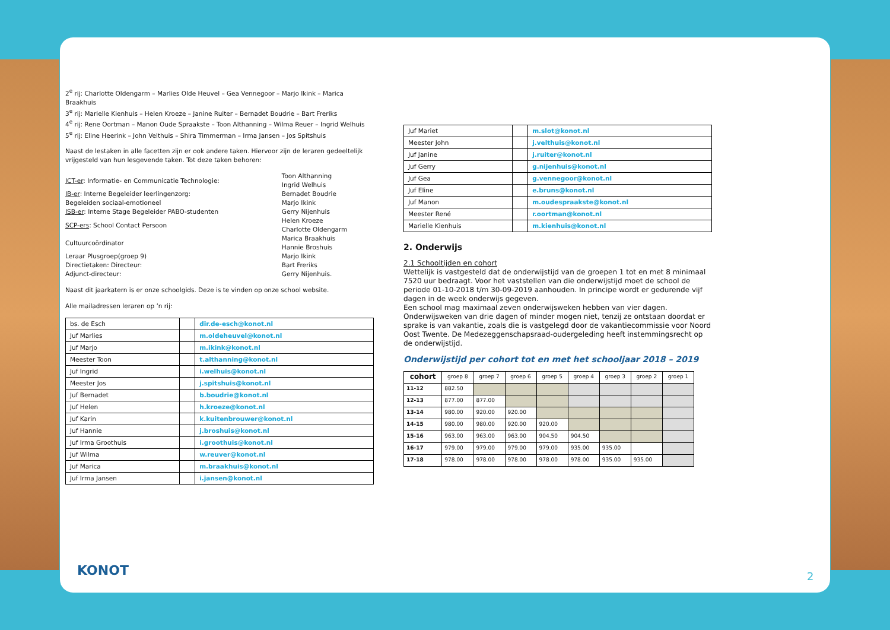2<sup>e</sup> rij: Charlotte Oldengarm – Marlies Olde Heuvel – Gea Vennegoor – Marjo Ikink – Marica Braakhuis
3<sup>e</sup> rij: Marielle Kienhuis – Helen Kroeze – Janine Ruiter – Bernadet Boudrie – Bart Freriks
4<sup>e</sup> rij: Rene Oortman – Manon Oude Spraakste – Toon Althanning – Wilma Reuer – Ingrid Welhuis
5<sup>e</sup> rij: Eline Heerink – John Velthuis – Shira Timmerman – Irma Jansen – Jos Spitshuis
Naast de lestaken in alle facetten zijn er ook andere taken. Hiervoor zijn de leraren gedeeltelijk vrijgesteld van hun lesgevende taken. Tot deze taken behoren:
| ICT-er : Informatie- en Communicatie Technologie: | Toon Althanning Ingrid Welhuis |
| IB-er : Interne Begeleider leerlingenzorg: Begeleiden sociaal-emotioneel | Bernadet Boudrie Marjo Ikink |
| ISB-er : Interne Stage Begeleider PABO-studenten | Gerry Nijenhuis |
| SCP-ers : School Contact Persoon | Helen Kroeze Charlotte Oldengarm |
| Cultuurcoördinator | Marica Braakhuis Hannie Broshuis |
| Leraar Plusgroep(groep 9) | Marjo Ikink |
| Directietaken: Directeur: Adjunct-directeur: | Bart Freriks Gerry Nijenhuis. |
Naast dit jaarkatern is er onze schoolgids. Deze is te vinden op onze school website.
Alle mailadressen leraren op ’n rij:
| bs. de Esch | | dir.de-esch@konot.nl |
| Juf Marlies | | m.oldeheuvel@konot.nl |
| Juf Marjo | | m.ikink@konot.nl |
| Meester Toon | | t.althanning@konot.nl |
| Juf Ingrid | | i.welhuis@konot.nl |
| Meester Jos | | j.spitshuis@konot.nl |
| Juf Bernadet | | b.boudrie@konot.nl |
| Juf Helen | | h.kroeze@konot.nl |
| Juf Karin | | k.kuitenbrouwer@konot.nl |
| Juf Hannie | | j.broshuis@konot.nl |
| Juf Irma Groothuis | | i.groothuis@konot.nl |
| Juf Wilma | | w.reuver@konot.nl |
| Juf Marica | | m.braakhuis@konot.nl |
| Juf Irma Jansen | | i.jansen@konot.nl |
| Juf Mariet | | m.slot@konot.nl |
| Meester John | | j.velthuis@konot.nl |
| Juf Janine | | j.ruiter@konot.nl |
| Juf Gerry | | g.nijenhuis@konot.nl |
| Juf Gea | | g.vennegoor@konot.nl |
| Juf Eline | | e.bruns@konot.nl |
| Juf Manon | | m.oudespraakste@konot.nl |
| Meester René | | r.oortman@konot.nl |
| Marielle Kienhuis | | m.kienhuis@konot.nl |
2. Onderwijs
2.1 Schooltijden en cohort
Wettelijk is vastgesteld dat de onderwijstijd van de groepen 1 tot en met 8 minimaal 7520 uur bedraagt. Voor het vaststellen van die onderwijstijd moet de school de periode 01-10-2018 t/m 30-09-2019 aanhouden. In principe wordt er gedurende vijf dagen in de week onderwijs gegeven.
Een school mag maximaal zeven onderwijsweken hebben van vier dagen. Onderwijsweken van drie dagen of minder mogen niet, tenzij ze ontstaan doordat er sprake is van vakantie, zoals die is vastgelegd door de vakantiecommissie voor Noord Oost Twente. De Medezeggenschapsraad-oudergeleding heeft instemmingsrecht op de onderwijstijd.
Onderwijstijd per cohort tot en met het schooljaar 2018 – 2019
| cohort | groep 8 | groep 7 | groep 6 | groep 5 | groep 4 | groep 3 | groep 2 | groep 1 |
| --- | --- | --- | --- | --- | --- | --- | --- | --- |
| 11-12 | 882.50 | | | | | | | |
| 12-13 | 877.00 | 877.00 | | | | | | |
| 13-14 | 980.00 | 920.00 | 920.00 | | | | | |
| 14-15 | 980.00 | 980.00 | 920.00 | 920.00 | | | | |
| 15-16 | 963.00 | 963.00 | 963.00 | 904.50 | 904.50 | | | |
| 16-17 | 979.00 | 979.00 | 979.00 | 979.00 | 935.00 | 935.00 | | |
| 17-18 | 978.00 | 978.00 | 978.00 | 978.00 | 978.00 | 935.00 | 935.00 | |
KONOT 2